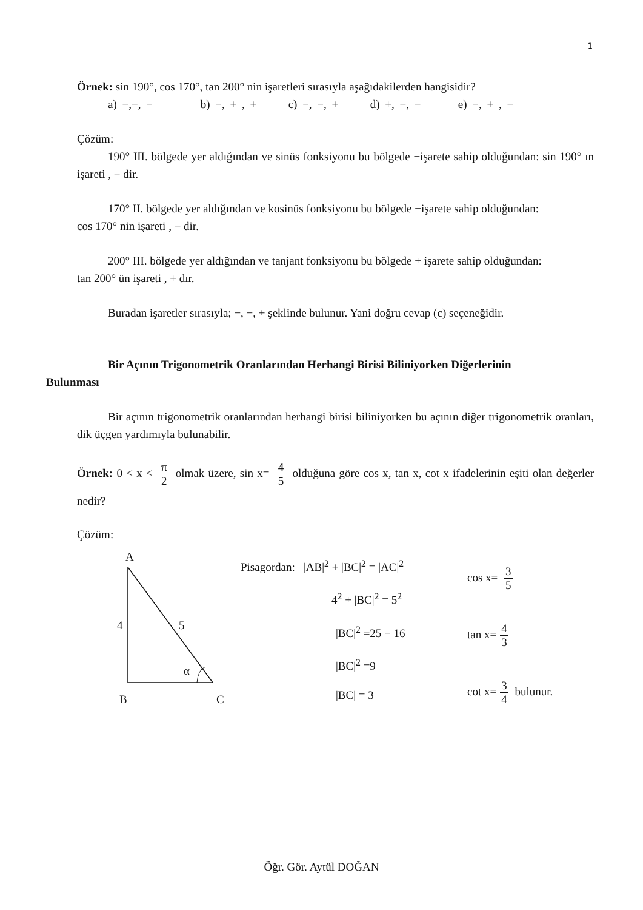1
Örnek: sin 190°, cos 170°, tan 200° nin işaretleri sırasıyla aşağıdakilerden hangisidir?
a) −,−, − b) −, + , + c) −, −, + d) +, −, − e) −, + , −
Çözüm:
190° III. bölgede yer aldığından ve sinüs fonksiyonu bu bölgede −işarete sahip olduğundan: sin 190° ın işareti , − dir.
170° II. bölgede yer aldığından ve kosinüs fonksiyonu bu bölgede −işarete sahip olduğundan:
cos 170° nin işareti , − dir.
200° III. bölgede yer aldığından ve tanjant fonksiyonu bu bölgede + işarete sahip olduğundan:
tan 200° ün işareti , + dır.
Buradan işaretler sırasıyla; −, −, + şeklinde bulunur. Yani doğru cevap (c) seçeneğidir.
Bir Açının Trigonometrik Oranlarından Herhangi Birisi Biliniyorken Diğerlerinin
Bulunması
Bir açının trigonometrik oranlarından herhangi birisi biliniyorken bu açının diğer trigonometrik oranları, dik üçgen yardımıyla bulunabilir.
Örnek: 0 < x < π 2 olmak üzere, sin x= 4 5 olduğuna göre cos x, tan x, cot x ifadelerinin eşiti olan değerler nedir?
Çözüm:
A
4 5
α
B C
Pisagordan: |AB|<sup>2</sup> + |BC|<sup>2</sup> = |AC|<sup>2</sup>
4<sup>2</sup> + |BC|<sup>2</sup> = 5<sup>2</sup>
|BC|<sup>2</sup> =25 − 16
|BC|<sup>2</sup> =9
|BC| = 3
cos x= 3 5
tan x= 4 3
cot x= 3 4 bulunur.
Öğr. Gör. Aytül DOĞAN